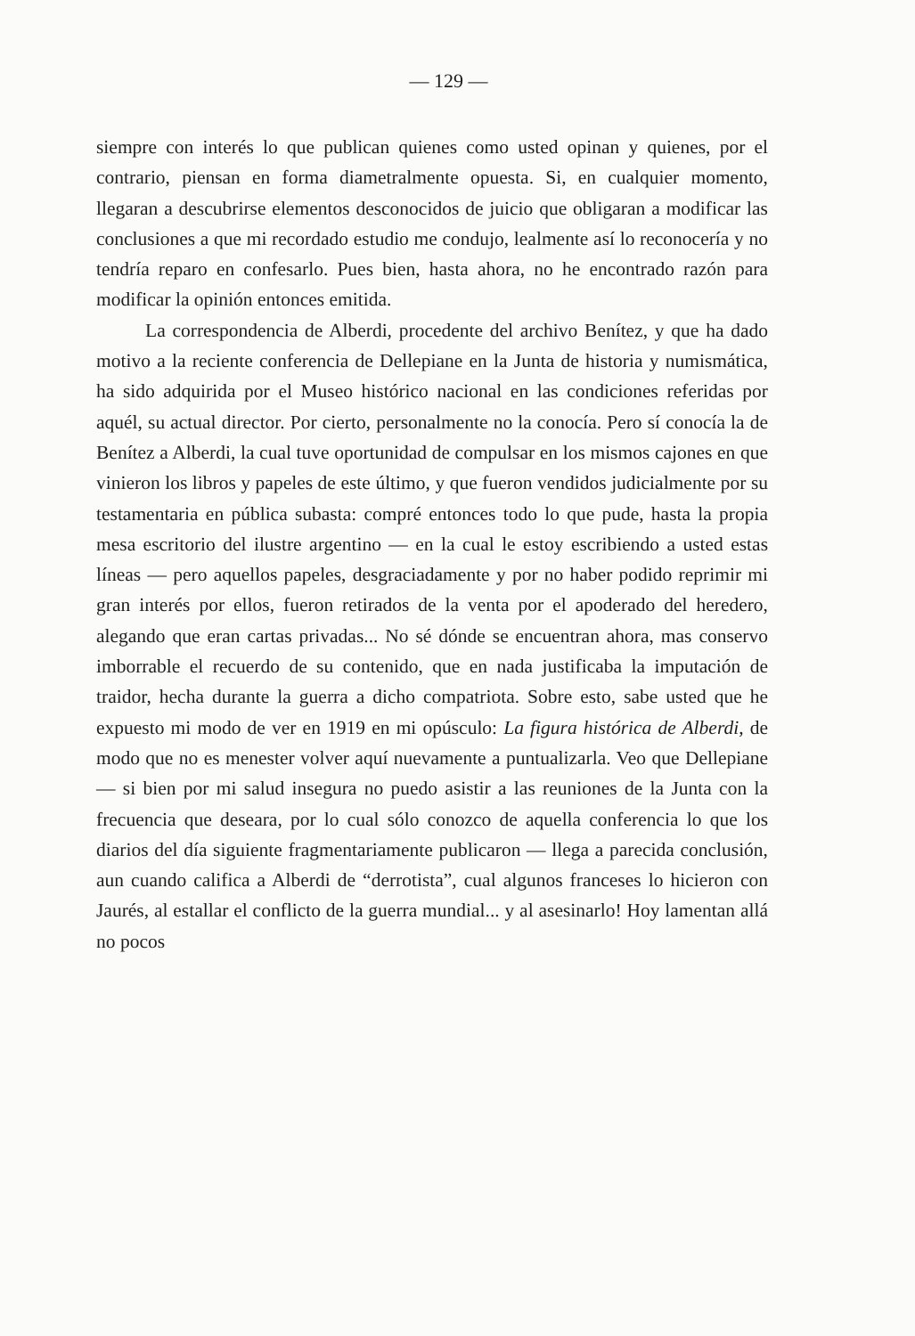— 129 —
siempre con interés lo que publican quienes como usted opinan y quienes, por el contrario, piensan en forma diametralmente opuesta. Si, en cualquier momento, llegaran a descubrirse elementos desconocidos de juicio que obligaran a modificar las conclusiones a que mi recordado estudio me condujo, lealmente así lo reconocería y no tendría reparo en confesarlo. Pues bien, hasta ahora, no he encontrado razón para modificar la opinión entonces emitida.
La correspondencia de Alberdi, procedente del archivo Benítez, y que ha dado motivo a la reciente conferencia de Dellepiane en la Junta de historia y numismática, ha sido adquirida por el Museo histórico nacional en las condiciones referidas por aquél, su actual director. Por cierto, personalmente no la conocía. Pero sí conocía la de Benítez a Alberdi, la cual tuve oportunidad de compulsar en los mismos cajones en que vinieron los libros y papeles de este último, y que fueron vendidos judicialmente por su testamentaria en pública subasta: compré entonces todo lo que pude, hasta la propia mesa escritorio del ilustre argentino — en la cual le estoy escribiendo a usted estas líneas — pero aquellos papeles, desgraciadamente y por no haber podido reprimir mi gran interés por ellos, fueron retirados de la venta por el apoderado del heredero, alegando que eran cartas privadas... No sé dónde se encuentran ahora, mas conservo imborrable el recuerdo de su contenido, que en nada justificaba la imputación de traidor, hecha durante la guerra a dicho compatriota. Sobre esto, sabe usted que he expuesto mi modo de ver en 1919 en mi opúsculo: La figura histórica de Alberdi, de modo que no es menester volver aquí nuevamente a puntualizarla. Veo que Dellepiane — si bien por mi salud insegura no puedo asistir a las reuniones de la Junta con la frecuencia que deseara, por lo cual sólo conozco de aquella conferencia lo que los diarios del día siguiente fragmentariamente publicaron — llega a parecida conclusión, aun cuando califica a Alberdi de “derrotista”, cual algunos franceses lo hicieron con Jaurés, al estallar el conflicto de la guerra mundial... y al asesinarlo! Hoy lamentan allá no pocos